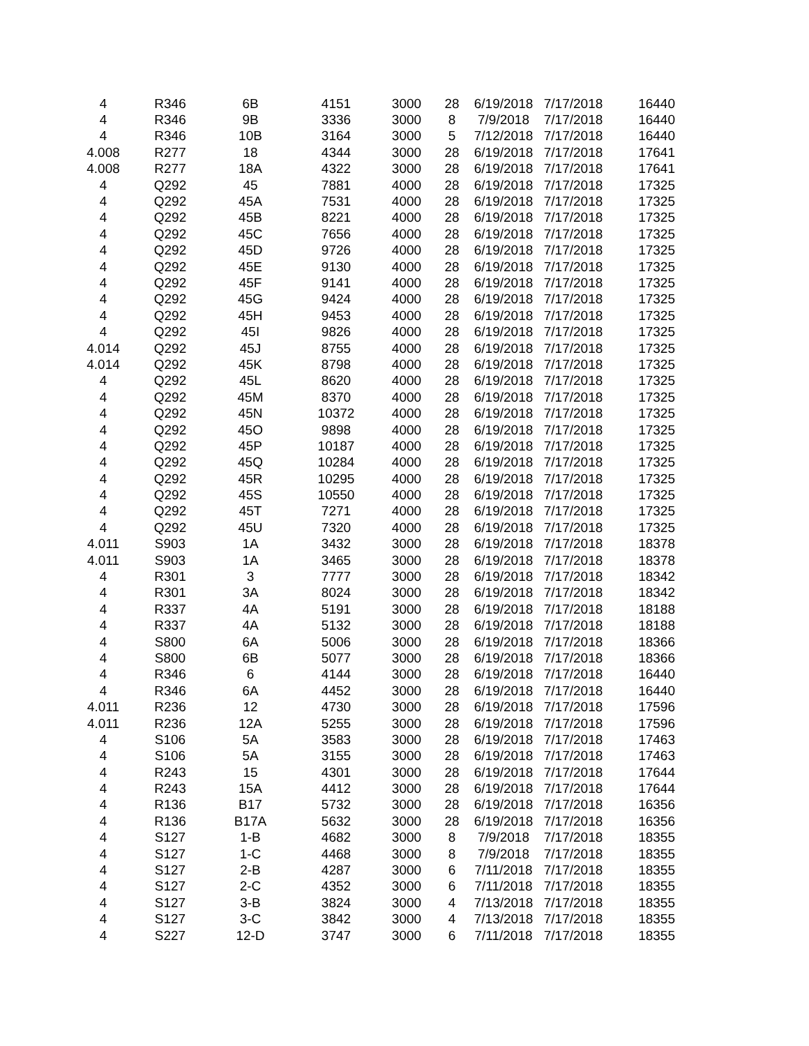| 4 | R346 | 6B | 4151 | 3000 | 28 | 6/19/2018 | 7/17/2018 | 16440 |
| 4 | R346 | 9B | 3336 | 3000 | 8 | 7/9/2018 | 7/17/2018 | 16440 |
| 4 | R346 | 10B | 3164 | 3000 | 5 | 7/12/2018 | 7/17/2018 | 16440 |
| 4.008 | R277 | 18 | 4344 | 3000 | 28 | 6/19/2018 | 7/17/2018 | 17641 |
| 4.008 | R277 | 18A | 4322 | 3000 | 28 | 6/19/2018 | 7/17/2018 | 17641 |
| 4 | Q292 | 45 | 7881 | 4000 | 28 | 6/19/2018 | 7/17/2018 | 17325 |
| 4 | Q292 | 45A | 7531 | 4000 | 28 | 6/19/2018 | 7/17/2018 | 17325 |
| 4 | Q292 | 45B | 8221 | 4000 | 28 | 6/19/2018 | 7/17/2018 | 17325 |
| 4 | Q292 | 45C | 7656 | 4000 | 28 | 6/19/2018 | 7/17/2018 | 17325 |
| 4 | Q292 | 45D | 9726 | 4000 | 28 | 6/19/2018 | 7/17/2018 | 17325 |
| 4 | Q292 | 45E | 9130 | 4000 | 28 | 6/19/2018 | 7/17/2018 | 17325 |
| 4 | Q292 | 45F | 9141 | 4000 | 28 | 6/19/2018 | 7/17/2018 | 17325 |
| 4 | Q292 | 45G | 9424 | 4000 | 28 | 6/19/2018 | 7/17/2018 | 17325 |
| 4 | Q292 | 45H | 9453 | 4000 | 28 | 6/19/2018 | 7/17/2018 | 17325 |
| 4 | Q292 | 45I | 9826 | 4000 | 28 | 6/19/2018 | 7/17/2018 | 17325 |
| 4.014 | Q292 | 45J | 8755 | 4000 | 28 | 6/19/2018 | 7/17/2018 | 17325 |
| 4.014 | Q292 | 45K | 8798 | 4000 | 28 | 6/19/2018 | 7/17/2018 | 17325 |
| 4 | Q292 | 45L | 8620 | 4000 | 28 | 6/19/2018 | 7/17/2018 | 17325 |
| 4 | Q292 | 45M | 8370 | 4000 | 28 | 6/19/2018 | 7/17/2018 | 17325 |
| 4 | Q292 | 45N | 10372 | 4000 | 28 | 6/19/2018 | 7/17/2018 | 17325 |
| 4 | Q292 | 45O | 9898 | 4000 | 28 | 6/19/2018 | 7/17/2018 | 17325 |
| 4 | Q292 | 45P | 10187 | 4000 | 28 | 6/19/2018 | 7/17/2018 | 17325 |
| 4 | Q292 | 45Q | 10284 | 4000 | 28 | 6/19/2018 | 7/17/2018 | 17325 |
| 4 | Q292 | 45R | 10295 | 4000 | 28 | 6/19/2018 | 7/17/2018 | 17325 |
| 4 | Q292 | 45S | 10550 | 4000 | 28 | 6/19/2018 | 7/17/2018 | 17325 |
| 4 | Q292 | 45T | 7271 | 4000 | 28 | 6/19/2018 | 7/17/2018 | 17325 |
| 4 | Q292 | 45U | 7320 | 4000 | 28 | 6/19/2018 | 7/17/2018 | 17325 |
| 4.011 | S903 | 1A | 3432 | 3000 | 28 | 6/19/2018 | 7/17/2018 | 18378 |
| 4.011 | S903 | 1A | 3465 | 3000 | 28 | 6/19/2018 | 7/17/2018 | 18378 |
| 4 | R301 | 3 | 7777 | 3000 | 28 | 6/19/2018 | 7/17/2018 | 18342 |
| 4 | R301 | 3A | 8024 | 3000 | 28 | 6/19/2018 | 7/17/2018 | 18342 |
| 4 | R337 | 4A | 5191 | 3000 | 28 | 6/19/2018 | 7/17/2018 | 18188 |
| 4 | R337 | 4A | 5132 | 3000 | 28 | 6/19/2018 | 7/17/2018 | 18188 |
| 4 | S800 | 6A | 5006 | 3000 | 28 | 6/19/2018 | 7/17/2018 | 18366 |
| 4 | S800 | 6B | 5077 | 3000 | 28 | 6/19/2018 | 7/17/2018 | 18366 |
| 4 | R346 | 6 | 4144 | 3000 | 28 | 6/19/2018 | 7/17/2018 | 16440 |
| 4 | R346 | 6A | 4452 | 3000 | 28 | 6/19/2018 | 7/17/2018 | 16440 |
| 4.011 | R236 | 12 | 4730 | 3000 | 28 | 6/19/2018 | 7/17/2018 | 17596 |
| 4.011 | R236 | 12A | 5255 | 3000 | 28 | 6/19/2018 | 7/17/2018 | 17596 |
| 4 | S106 | 5A | 3583 | 3000 | 28 | 6/19/2018 | 7/17/2018 | 17463 |
| 4 | S106 | 5A | 3155 | 3000 | 28 | 6/19/2018 | 7/17/2018 | 17463 |
| 4 | R243 | 15 | 4301 | 3000 | 28 | 6/19/2018 | 7/17/2018 | 17644 |
| 4 | R243 | 15A | 4412 | 3000 | 28 | 6/19/2018 | 7/17/2018 | 17644 |
| 4 | R136 | B17 | 5732 | 3000 | 28 | 6/19/2018 | 7/17/2018 | 16356 |
| 4 | R136 | B17A | 5632 | 3000 | 28 | 6/19/2018 | 7/17/2018 | 16356 |
| 4 | S127 | 1-B | 4682 | 3000 | 8 | 7/9/2018 | 7/17/2018 | 18355 |
| 4 | S127 | 1-C | 4468 | 3000 | 8 | 7/9/2018 | 7/17/2018 | 18355 |
| 4 | S127 | 2-B | 4287 | 3000 | 6 | 7/11/2018 | 7/17/2018 | 18355 |
| 4 | S127 | 2-C | 4352 | 3000 | 6 | 7/11/2018 | 7/17/2018 | 18355 |
| 4 | S127 | 3-B | 3824 | 3000 | 4 | 7/13/2018 | 7/17/2018 | 18355 |
| 4 | S127 | 3-C | 3842 | 3000 | 4 | 7/13/2018 | 7/17/2018 | 18355 |
| 4 | S227 | 12-D | 3747 | 3000 | 6 | 7/11/2018 | 7/17/2018 | 18355 |